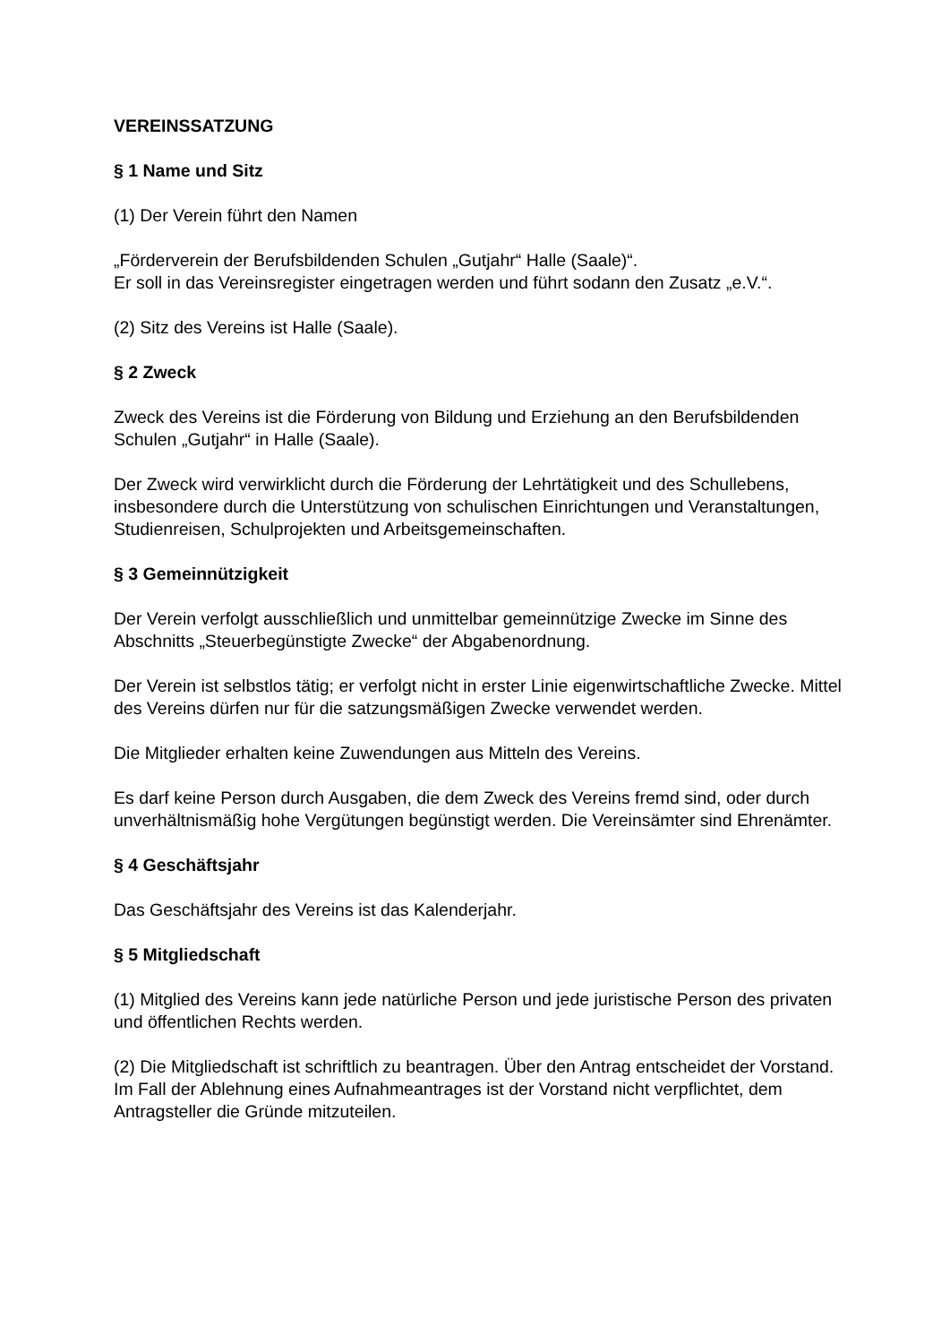VEREINSSATZUNG
§ 1 Name und Sitz
(1) Der Verein führt den Namen
„Förderverein der Berufsbildenden Schulen „Gutjahr“ Halle (Saale)“.
Er soll in das Vereinsregister eingetragen werden und führt sodann den Zusatz „e.V.“.
(2) Sitz des Vereins ist Halle (Saale).
§ 2 Zweck
Zweck des Vereins ist die Förderung von Bildung und Erziehung an den Berufsbildenden Schulen „Gutjahr“ in Halle (Saale).
Der Zweck wird verwirklicht durch die Förderung der Lehrtätigkeit und des Schullebens, insbesondere durch die Unterstützung von schulischen Einrichtungen und Veranstaltungen, Studienreisen, Schulprojekten und Arbeitsgemeinschaften.
§ 3 Gemeinnützigkeit
Der Verein verfolgt ausschließlich und unmittelbar gemeinnützige Zwecke im Sinne des Abschnitts „Steuerbegünstigte Zwecke“ der Abgabenordnung.
Der Verein ist selbstlos tätig; er verfolgt nicht in erster Linie eigenwirtschaftliche Zwecke. Mittel des Vereins dürfen nur für die satzungsmäßigen Zwecke verwendet werden.
Die Mitglieder erhalten keine Zuwendungen aus Mitteln des Vereins.
Es darf keine Person durch Ausgaben, die dem Zweck des Vereins fremd sind, oder durch unverhältnismäßig hohe Vergütungen begünstigt werden. Die Vereinsämter sind Ehrenämter.
§ 4 Geschäftsjahr
Das Geschäftsjahr des Vereins ist das Kalenderjahr.
§ 5 Mitgliedschaft
(1) Mitglied des Vereins kann jede natürliche Person und jede juristische Person des privaten und öffentlichen Rechts werden.
(2) Die Mitgliedschaft ist schriftlich zu beantragen. Über den Antrag entscheidet der Vorstand. Im Fall der Ablehnung eines Aufnahmeantrages ist der Vorstand nicht verpflichtet, dem Antragsteller die Gründe mitzuteilen.